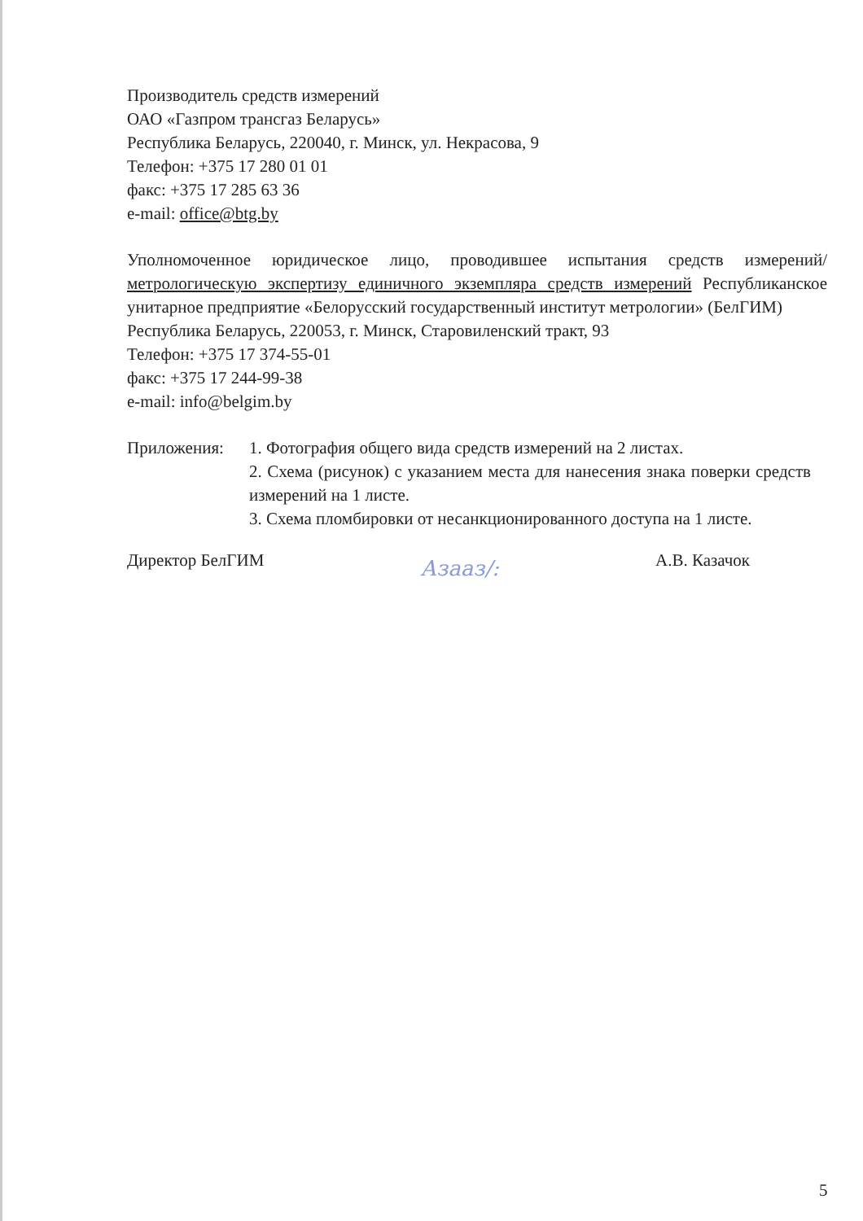Производитель средств измерений
ОАО «Газпром трансгаз Беларусь»
Республика Беларусь, 220040, г. Минск, ул. Некрасова, 9
Телефон: +375 17 280 01 01
факс: +375 17 285 63 36
e-mail: office@btg.by
Уполномоченное юридическое лицо, проводившее испытания средств измерений/метрологическую экспертизу единичного экземпляра средств измерений Республиканское унитарное предприятие «Белорусский государственный институт метрологии» (БелГИМ)
Республика Беларусь, 220053, г. Минск, Старовиленский тракт, 93
Телефон: +375 17 374-55-01
факс: +375 17 244-99-38
e-mail: info@belgim.by
Приложения: 1. Фотография общего вида средств измерений на 2 листах.
2. Схема (рисунок) с указанием места для нанесения знака поверки средств измерений на 1 листе.
3. Схема пломбировки от несанкционированного доступа на 1 листе.
Директор БелГИМ Азааз/: А.В. Казачок
5